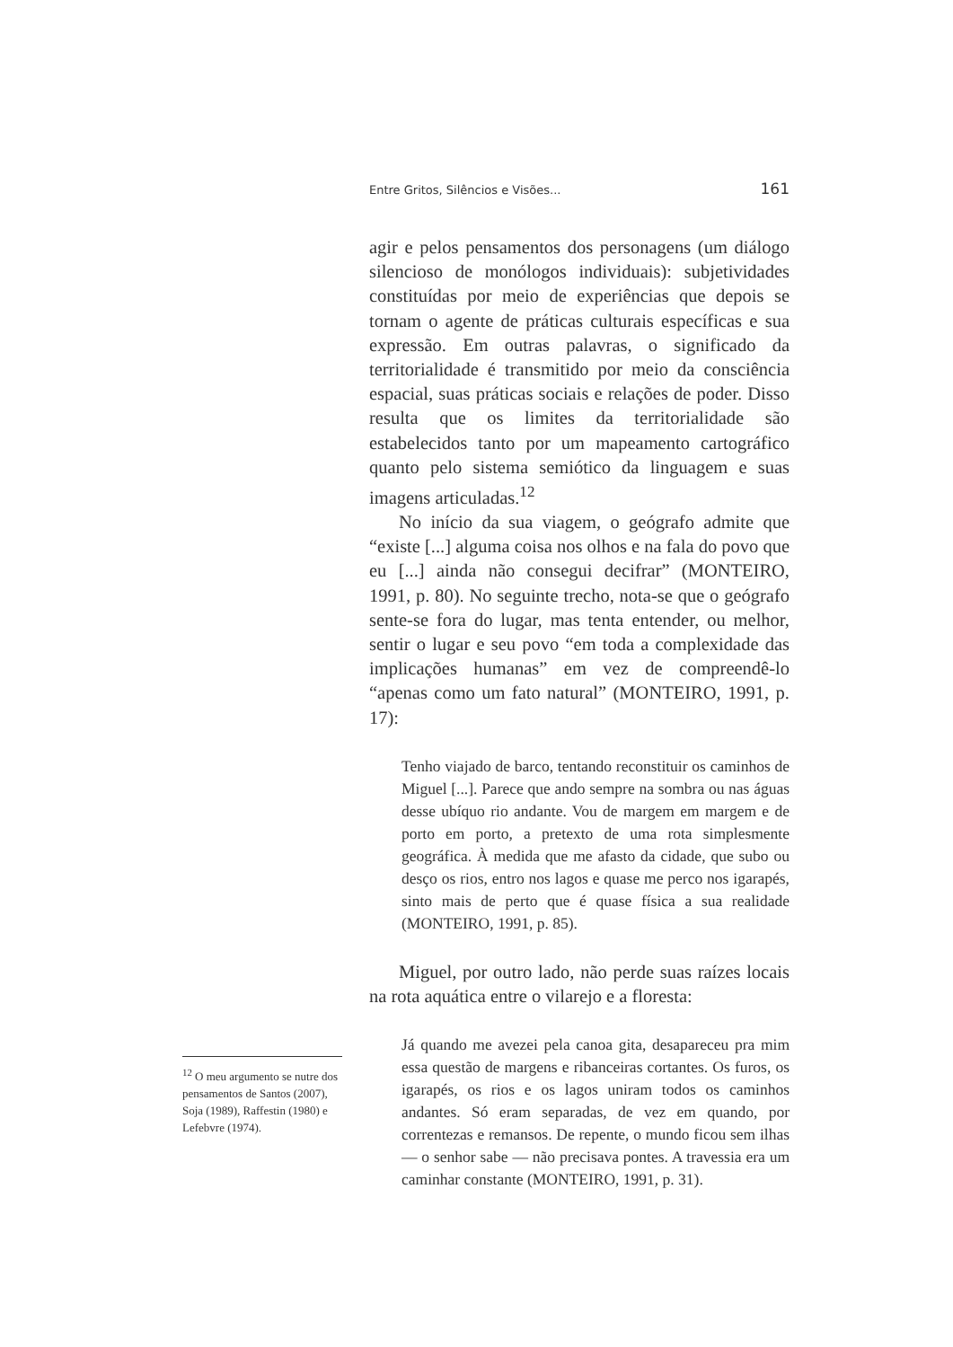Entre Gritos, Silêncios e Visões... 161
agir e pelos pensamentos dos personagens (um diálogo silencioso de monólogos individuais): subjetividades constituídas por meio de experiências que depois se tornam o agente de práticas culturais específicas e sua expressão. Em outras palavras, o significado da territorialidade é transmitido por meio da consciência espacial, suas práticas sociais e relações de poder. Disso resulta que os limites da territorialidade são estabelecidos tanto por um mapeamento cartográfico quanto pelo sistema semiótico da linguagem e suas imagens articuladas.<sup>12</sup>
No início da sua viagem, o geógrafo admite que “existe [...] alguma coisa nos olhos e na fala do povo que eu [...] ainda não consegui decifrar” (MONTEIRO, 1991, p. 80). No seguinte trecho, nota-se que o geógrafo sente-se fora do lugar, mas tenta entender, ou melhor, sentir o lugar e seu povo “em toda a complexidade das implicações humanas” em vez de compreendê-lo “apenas como um fato natural” (MONTEIRO, 1991, p. 17):
Tenho viajado de barco, tentando reconstituir os caminhos de Miguel [...]. Parece que ando sempre na sombra ou nas águas desse ubíquo rio andante. Vou de margem em margem e de porto em porto, a pretexto de uma rota simplesmente geográfica. À medida que me afasto da cidade, que subo ou desço os rios, entro nos lagos e quase me perco nos igarapés, sinto mais de perto que é quase física a sua realidade (MONTEIRO, 1991, p. 85).
Miguel, por outro lado, não perde suas raízes locais na rota aquática entre o vilarejo e a floresta:
Já quando me avezei pela canoa gita, desapareceu pra mim essa questão de margens e ribanceiras cortantes. Os furos, os igarapés, os rios e os lagos uniram todos os caminhos andantes. Só eram separadas, de vez em quando, por correntezas e remansos. De repente, o mundo ficou sem ilhas — o senhor sabe — não precisava pontes. A travessia era um caminhar constante (MONTEIRO, 1991, p. 31).
<sup>12</sup> O meu argumento se nutre dos pensamentos de Santos (2007), Soja (1989), Raffestin (1980) e Lefebvre (1974).